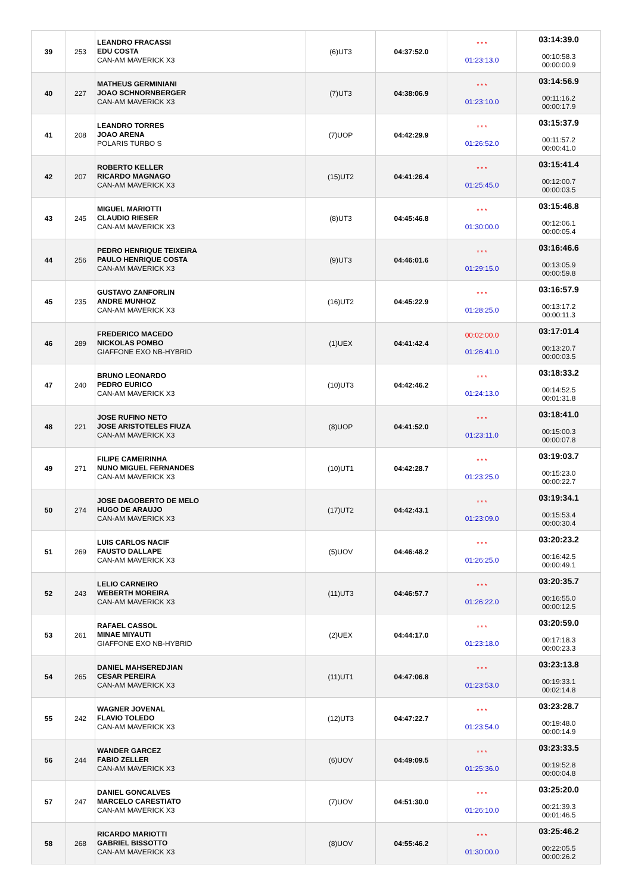| 39 | 253 | LEANDRO FRACASSI EDU COSTA CAN-AM MAVERICK X3 | (6)UT3 | 04:37:52.0 | * * * 01:23:13.0 | 03:14:39.0 00:10:58.3 00:00:00.9 |
| 40 | 227 | MATHEUS GERMINIANI JOAO SCHNORNBERGER CAN-AM MAVERICK X3 | (7)UT3 | 04:38:06.9 | * * * 01:23:10.0 | 03:14:56.9 00:11:16.2 00:00:17.9 |
| 41 | 208 | LEANDRO TORRES JOAO ARENA POLARIS TURBO S | (7)UOP | 04:42:29.9 | * * * 01:26:52.0 | 03:15:37.9 00:11:57.2 00:00:41.0 |
| 42 | 207 | ROBERTO KELLER RICARDO MAGNAGO CAN-AM MAVERICK X3 | (15)UT2 | 04:41:26.4 | * * * 01:25:45.0 | 03:15:41.4 00:12:00.7 00:00:03.5 |
| 43 | 245 | MIGUEL MARIOTTI CLAUDIO RIESER CAN-AM MAVERICK X3 | (8)UT3 | 04:45:46.8 | * * * 01:30:00.0 | 03:15:46.8 00:12:06.1 00:00:05.4 |
| 44 | 256 | PEDRO HENRIQUE TEIXEIRA PAULO HENRIQUE COSTA CAN-AM MAVERICK X3 | (9)UT3 | 04:46:01.6 | * * * 01:29:15.0 | 03:16:46.6 00:13:05.9 00:00:59.8 |
| 45 | 235 | GUSTAVO ZANFORLIN ANDRE MUNHOZ CAN-AM MAVERICK X3 | (16)UT2 | 04:45:22.9 | * * * 01:28:25.0 | 03:16:57.9 00:13:17.2 00:00:11.3 |
| 46 | 289 | FREDERICO MACEDO NICKOLAS POMBO GIAFFONE EXO NB-HYBRID | (1)UEX | 04:41:42.4 | 00:02:00.0 01:26:41.0 | 03:17:01.4 00:13:20.7 00:00:03.5 |
| 47 | 240 | BRUNO LEONARDO PEDRO EURICO CAN-AM MAVERICK X3 | (10)UT3 | 04:42:46.2 | * * * 01:24:13.0 | 03:18:33.2 00:14:52.5 00:01:31.8 |
| 48 | 221 | JOSE RUFINO NETO JOSE ARISTOTELES FIUZA CAN-AM MAVERICK X3 | (8)UOP | 04:41:52.0 | * * * 01:23:11.0 | 03:18:41.0 00:15:00.3 00:00:07.8 |
| 49 | 271 | FILIPE CAMEIRINHA NUNO MIGUEL FERNANDES CAN-AM MAVERICK X3 | (10)UT1 | 04:42:28.7 | * * * 01:23:25.0 | 03:19:03.7 00:15:23.0 00:00:22.7 |
| 50 | 274 | JOSE DAGOBERTO DE MELO HUGO DE ARAUJO CAN-AM MAVERICK X3 | (17)UT2 | 04:42:43.1 | * * * 01:23:09.0 | 03:19:34.1 00:15:53.4 00:00:30.4 |
| 51 | 269 | LUIS CARLOS NACIF FAUSTO DALLAPE CAN-AM MAVERICK X3 | (5)UOV | 04:46:48.2 | * * * 01:26:25.0 | 03:20:23.2 00:16:42.5 00:00:49.1 |
| 52 | 243 | LELIO CARNEIRO WEBERTH MOREIRA CAN-AM MAVERICK X3 | (11)UT3 | 04:46:57.7 | * * * 01:26:22.0 | 03:20:35.7 00:16:55.0 00:00:12.5 |
| 53 | 261 | RAFAEL CASSOL MINAE MIYAUTI GIAFFONE EXO NB-HYBRID | (2)UEX | 04:44:17.0 | * * * 01:23:18.0 | 03:20:59.0 00:17:18.3 00:00:23.3 |
| 54 | 265 | DANIEL MAHSEREDJIAN CESAR PEREIRA CAN-AM MAVERICK X3 | (11)UT1 | 04:47:06.8 | * * * 01:23:53.0 | 03:23:13.8 00:19:33.1 00:02:14.8 |
| 55 | 242 | WAGNER JOVENAL FLAVIO TOLEDO CAN-AM MAVERICK X3 | (12)UT3 | 04:47:22.7 | * * * 01:23:54.0 | 03:23:28.7 00:19:48.0 00:00:14.9 |
| 56 | 244 | WANDER GARCEZ FABIO ZELLER CAN-AM MAVERICK X3 | (6)UOV | 04:49:09.5 | * * * 01:25:36.0 | 03:23:33.5 00:19:52.8 00:00:04.8 |
| 57 | 247 | DANIEL GONCALVES MARCELO CARESTIATO CAN-AM MAVERICK X3 | (7)UOV | 04:51:30.0 | * * * 01:26:10.0 | 03:25:20.0 00:21:39.3 00:01:46.5 |
| 58 | 268 | RICARDO MARIOTTI GABRIEL BISSOTTO CAN-AM MAVERICK X3 | (8)UOV | 04:55:46.2 | * * * 01:30:00.0 | 03:25:46.2 00:22:05.5 00:00:26.2 |